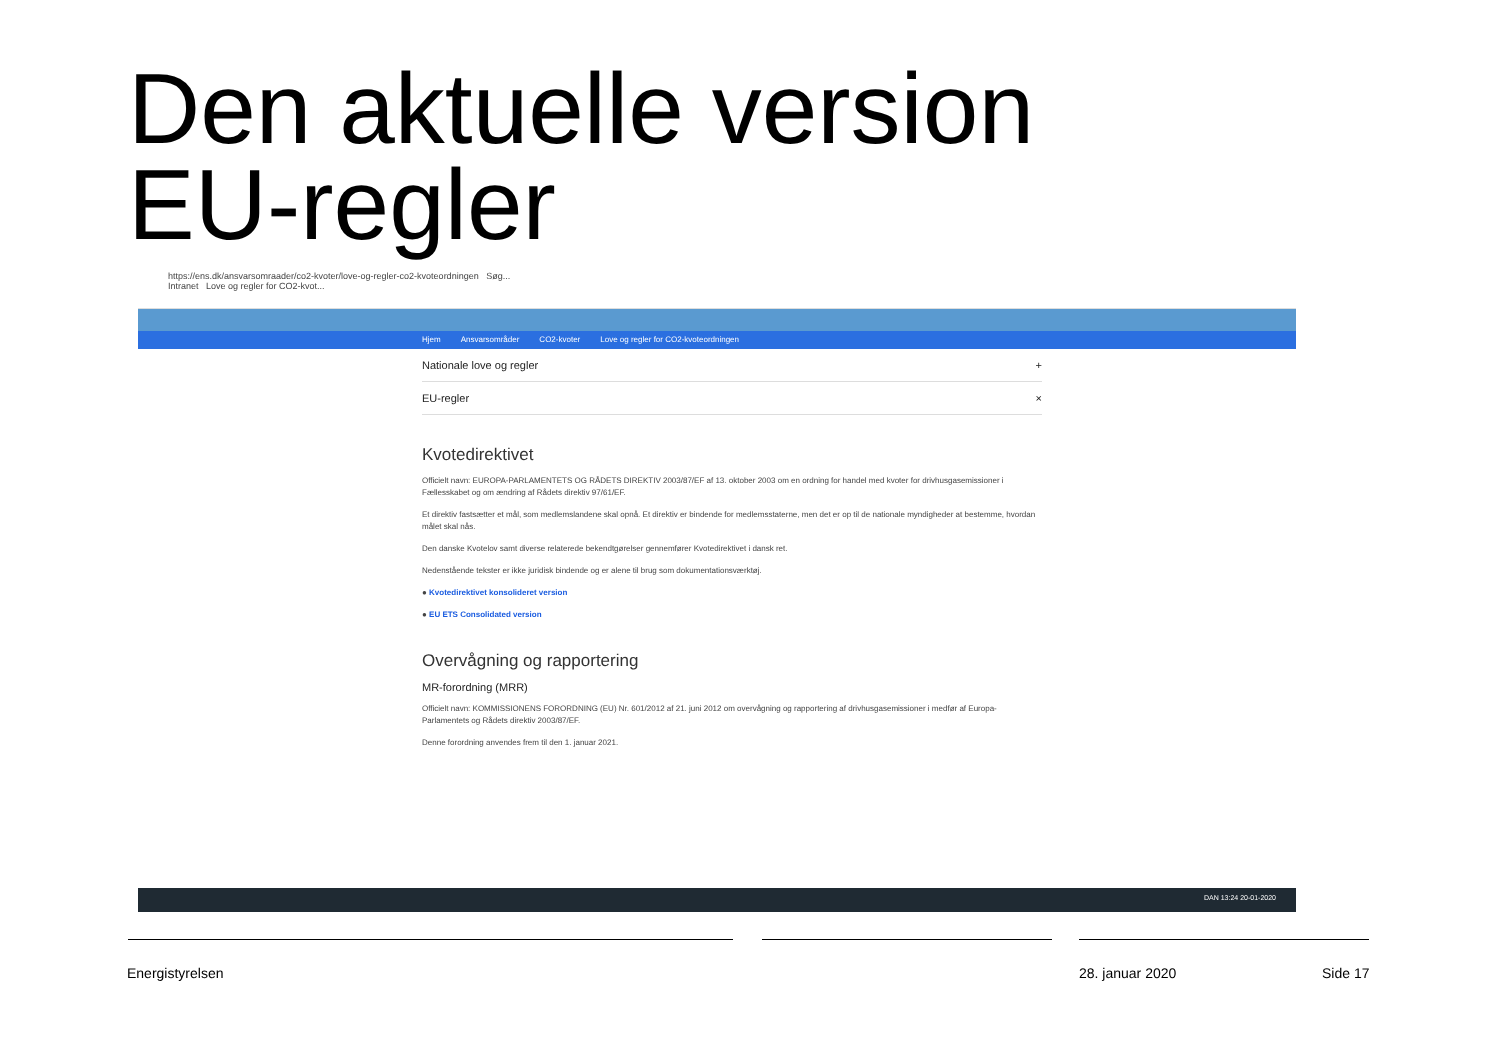Den aktuelle version
EU-regler
https://ens.dk/ansvarsomraader/co2-kvoter/love-og-regler-co2-kvoteordningen Søg...
Intranet Love og regler for CO2-kvot...
Hjem Ansvarsområder CO2-kvoter Love og regler for CO2-kvoteordningen
Nationale love og regler +
EU-regler ×
Kvotedirektivet
Officielt navn: EUROPA-PARLAMENTETS OG RÅDETS DIREKTIV 2003/87/EF af 13. oktober 2003 om en ordning for handel med kvoter for drivhusgasemissioner i Fællesskabet og om ændring af Rådets direktiv 97/61/EF.
Et direktiv fastsætter et mål, som medlemslandene skal opnå. Et direktiv er bindende for medlemsstaterne, men det er op til de nationale myndigheder at bestemme, hvordan målet skal nås.
Den danske Kvotelov samt diverse relaterede bekendtgørelser gennemfører Kvotedirektivet i dansk ret.
Nedenstående tekster er ikke juridisk bindende og er alene til brug som dokumentationsværktøj.
● Kvotedirektivet konsolideret version
● EU ETS Consolidated version
Overvågning og rapportering
MR-forordning (MRR)
Officielt navn: KOMMISSIONENS FORORDNING (EU) Nr. 601/2012 af 21. juni 2012 om overvågning og rapportering af drivhusgasemissioner i medfør af Europa-Parlamentets og Rådets direktiv 2003/87/EF.
Denne forordning anvendes frem til den 1. januar 2021.
DAN 13:24 20-01-2020
Energistyrelsen 28. januar 2020 Side 17